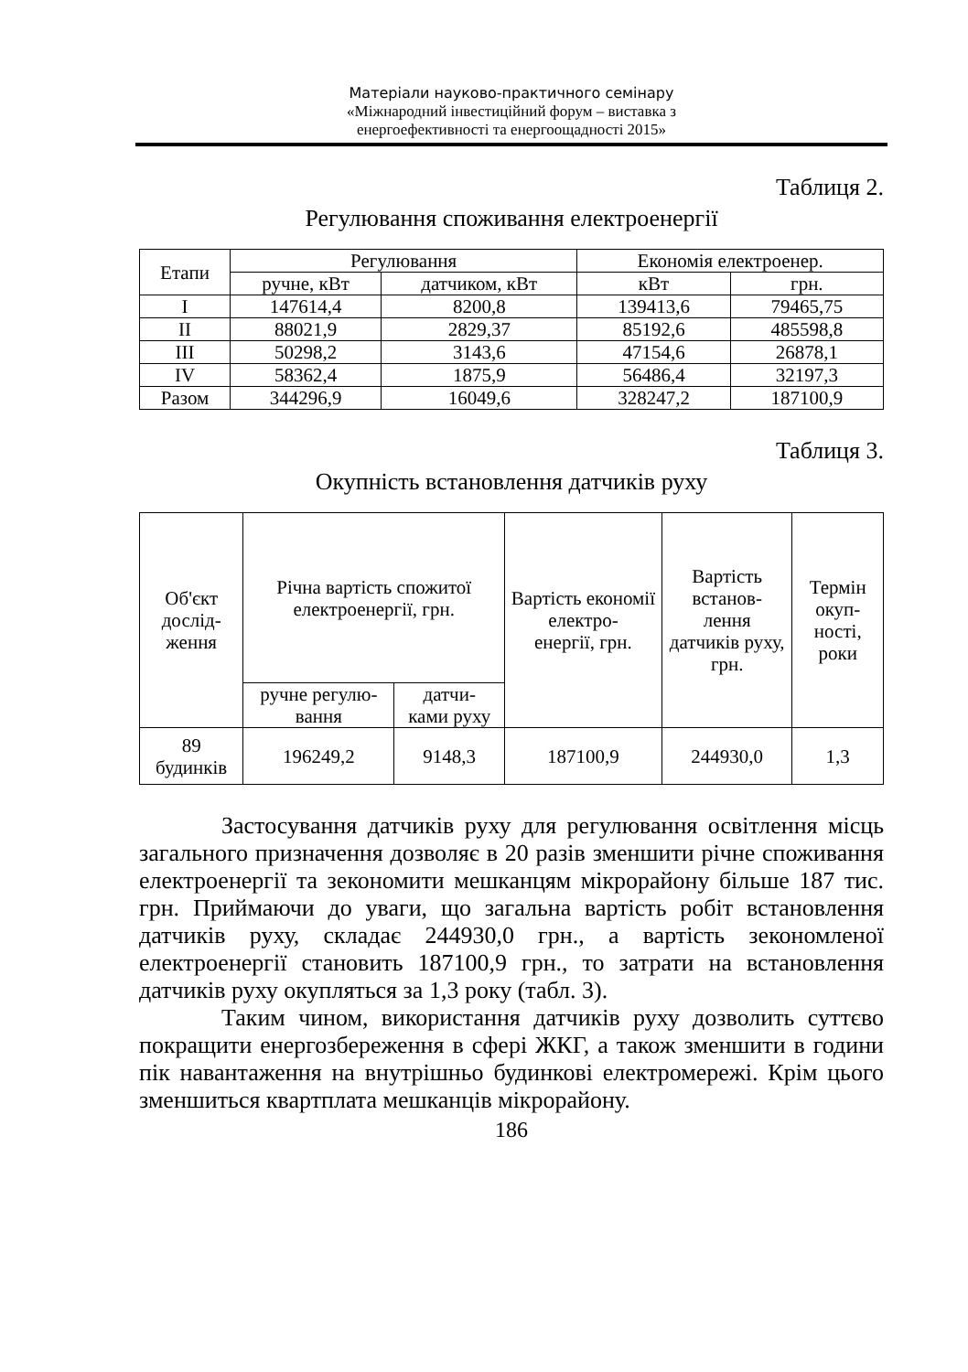Матеріали науково-практичного семінару
«Міжнародний інвестиційний форум – виставка з
енергоефективності та енергоощадності 2015»
Таблиця 2.
Регулювання споживання електроенергії
| Етапи | Регулювання | | Економія електроенер. | |
| --- | --- | --- | --- | --- |
| | ручне, кВт | датчиком, кВт | кВт | грн. |
| I | 147614,4 | 8200,8 | 139413,6 | 79465,75 |
| II | 88021,9 | 2829,37 | 85192,6 | 485598,8 |
| III | 50298,2 | 3143,6 | 47154,6 | 26878,1 |
| IV | 58362,4 | 1875,9 | 56486,4 | 32197,3 |
| Разом | 344296,9 | 16049,6 | 328247,2 | 187100,9 |
Таблиця 3.
Окупність встановлення датчиків руху
| Об'єкт дослід- ження | Річна вартість спожитої електроенергії, грн. | | Вартість економії електро- енергії, грн. | Вартість встанов- лення датчиків руху, грн. | Термін окуп- ності, роки |
| --- | --- | --- | --- | --- | --- |
| | ручне регулю- вання | датчи- ками руху | | | |
| 89 будинків | 196249,2 | 9148,3 | 187100,9 | 244930,0 | 1,3 |
Застосування датчиків руху для регулювання освітлення місць загального призначення дозволяє в 20 разів зменшити річне споживання електроенергії та зекономити мешканцям мікрорайону більше 187 тис. грн. Приймаючи до уваги, що загальна вартість робіт встановлення датчиків руху, складає 244930,0 грн., а вартість зекономленої електроенергії становить 187100,9 грн., то затрати на встановлення датчиків руху окупляться за 1,3 року (табл. 3).
Таким чином, використання датчиків руху дозволить суттєво покращити енергозбереження в сфері ЖКГ, а також зменшити в години пік навантаження на внутрішньо будинкові електромережі. Крім цього зменшиться квартплата мешканців мікрорайону.
186